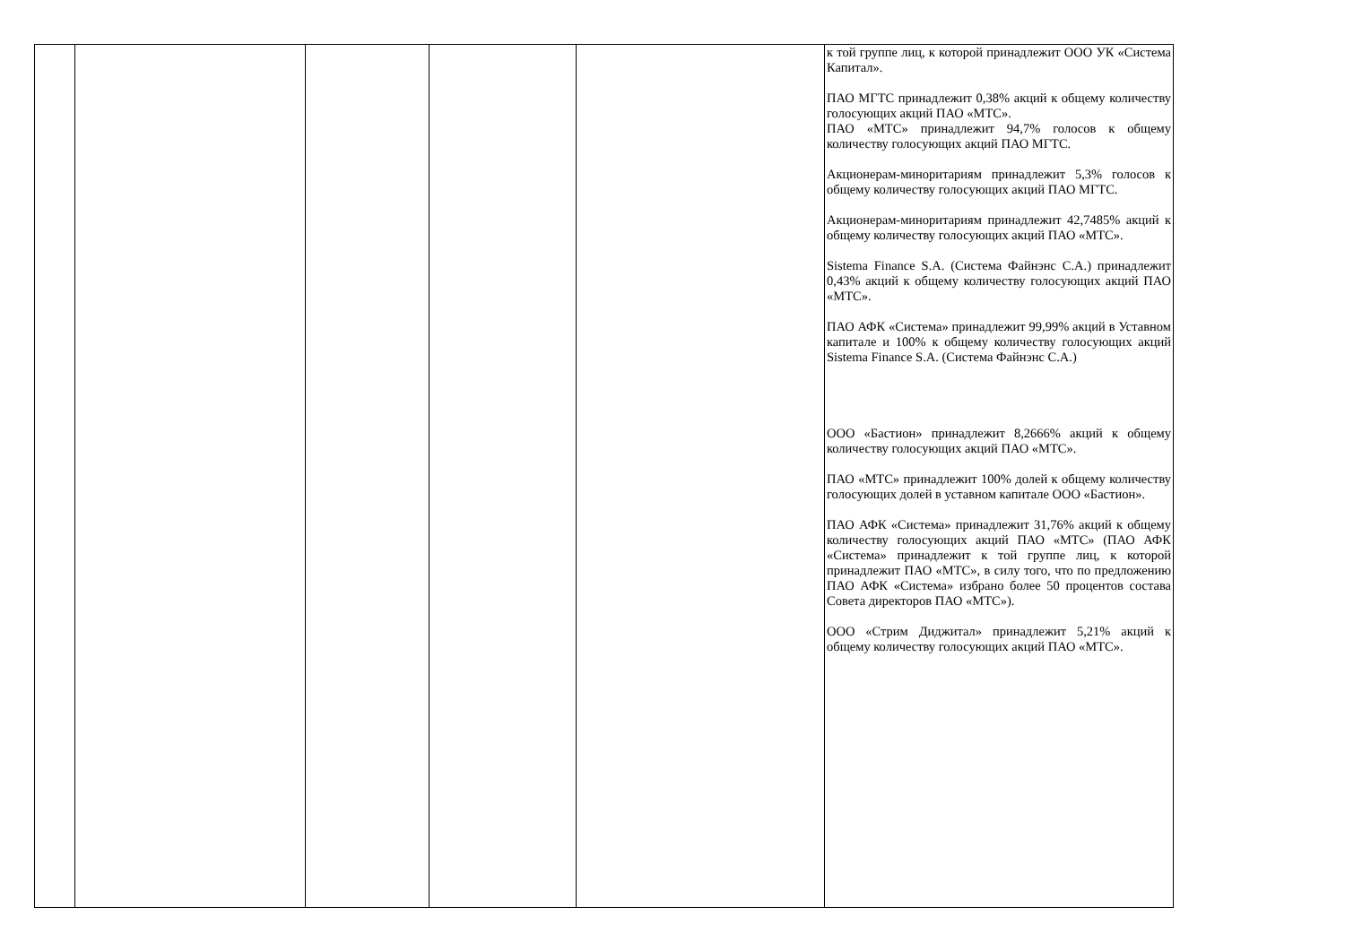| | | | | | к той группе лиц, к которой принадлежит ООО УК «Система Капитал». ПАО МГТС принадлежит 0,38% акций к общему количеству голосующих акций ПАО «МТС». ПАО «МТС» принадлежит 94,7% голосов к общему количеству голосующих акций ПАО МГТС. Акционерам-миноритариям принадлежит 5,3% голосов к общему количеству голосующих акций ПАО МГТС. Акционерам-миноритариям принадлежит 42,7485% акций к общему количеству голосующих акций ПАО «МТС». Sistema Finance S.A. (Система Файнэнс С.А.) принадлежит 0,43% акций к общему количеству голосующих акций ПАО «МТС». ПАО АФК «Система» принадлежит 99,99% акций в Уставном капитале и 100% к общему количеству голосующих акций Sistema Finance S.A. (Система Файнэнс С.А.) ООО «Бастион» принадлежит 8,2666% акций к общему количеству голосующих акций ПАО «МТС». ПАО «МТС» принадлежит 100% долей к общему количеству голосующих долей в уставном капитале ООО «Бастион». ПАО АФК «Система» принадлежит 31,76% акций к общему количеству голосующих акций ПАО «МТС» (ПАО АФК «Система» принадлежит к той группе лиц, к которой принадлежит ПАО «МТС», в силу того, что по предложению ПАО АФК «Система» избрано более 50 процентов состава Совета директоров ПАО «МТС»). ООО «Стрим Диджитал» принадлежит 5,21% акций к общему количеству голосующих акций ПАО «МТС». |